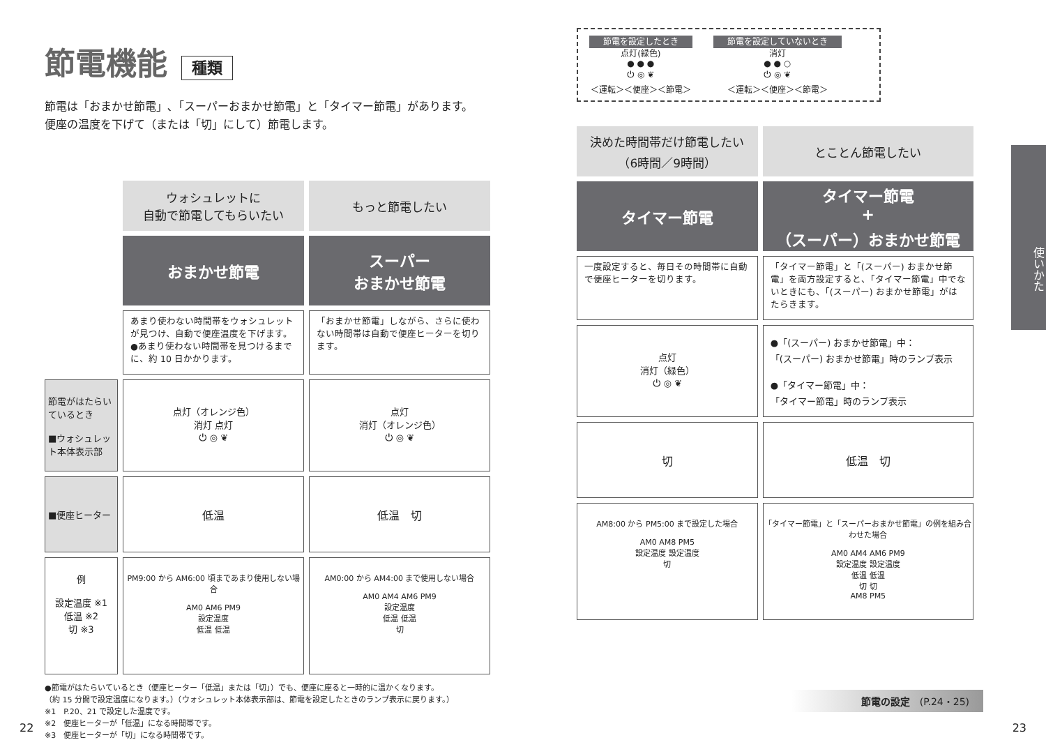節電機能 種類
節電は「おまかせ節電」､「スーパーおまかせ節電」と「タイマー節電」があります。
便座の温度を下げて（または「切」にして）節電します。
| | ウォシュレットに 自動で節電してもらいたい | もっと節電したい |
| | おまかせ節電 | スーパー おまかせ節電 |
| | あまり使わない時間帯をウォシュレットが見つけ、自動で便座温度を下げます。 ●あまり使わない時間帯を見つけるまでに、約 10 日かかります。 | 「おまかせ節電」しながら、さらに使わない時間帯は自動で便座ヒーターを切ります。 |
| 節電がはたらいているとき ■ウォシュレット本体表示部 | 点灯（オレンジ色） 消灯 点灯 ⏻ ◎ ❦ | 点灯 消灯（オレンジ色） ⏻ ◎ ❦ |
| ■便座ヒーター | 低温 | 低温 切 |
| 例 設定温度 ※1 低温 ※2 切 ※3 | PM9:00 から AM6:00 頃まであまり使用しない場合 AM0 AM6 PM9 設定温度 低温 低温 | AM0:00 から AM4:00 まで使用しない場合 AM0 AM4 AM6 PM9 設定温度 低温 低温 切 |
●節電がはたらいているとき（便座ヒーター「低温」または「切」）でも、便座に座ると一時的に温かくなります。
（約 15 分間で設定温度になります。）（ウォシュレット本体表示部は、節電を設定したときのランプ表示に戻ります。）
※1　P.20、21 で設定した温度です。
※2　便座ヒーターが「低温」になる時間帯です。
※3　便座ヒーターが「切」になる時間帯です。
節電を設定したとき
点灯(緑色)
● ● ●
⏻ ◎ ❦
＜運転＞＜便座＞＜節電＞
節電を設定していないとき
消灯
● ● ○
⏻ ◎ ❦
＜運転＞＜便座＞＜節電＞
| 決めた時間帯だけ節電したい （6時間／9時間） | とことん節電したい |
| タイマー節電 | タイマー節電 + （スーパー）おまかせ節電 |
| 一度設定すると、毎日その時間帯に自動で便座ヒーターを切ります。 | 「タイマー節電」と「(スーパー) おまかせ節電」を両方設定すると、「タイマー節電」中でないときにも、「(スーパー) おまかせ節電」がはたらきます。 |
| 点灯 消灯（緑色） ⏻ ◎ ❦ | ●「(スーパー) おまかせ節電」中： 「(スーパー) おまかせ節電」時のランプ表示 ●「タイマー節電」中： 「タイマー節電」時のランプ表示 |
| 切 | 低温 切 |
| AM8:00 から PM5:00 まで設定した場合 AM0 AM8 PM5 設定温度 設定温度 切 | 「タイマー節電」と「スーパーおまかせ節電」の例を組み合わせた場合 AM0 AM4 AM6 PM9 設定温度 設定温度 低温 低温 切 切 AM8 PM5 |
使いかた
節電の設定　(P.24・25)
22 23